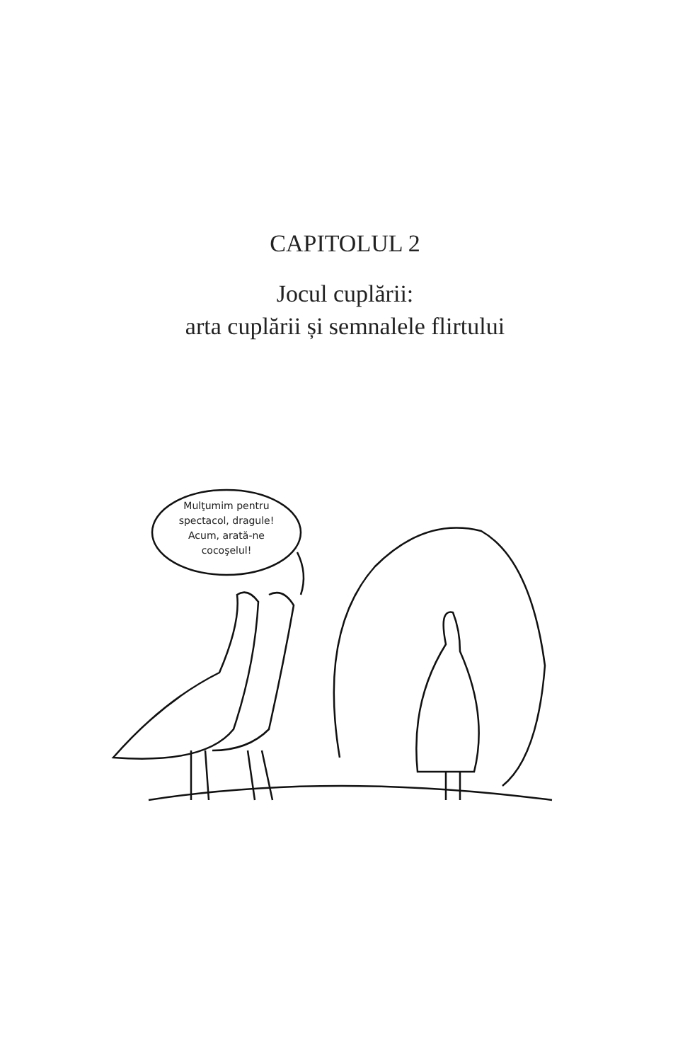CAPITOLUL 2
Jocul cuplării:
arta cuplării și semnalele flirtului
Mulţumim pentru
spectacol, dragule!
Acum, arată-ne
cocoşelul!